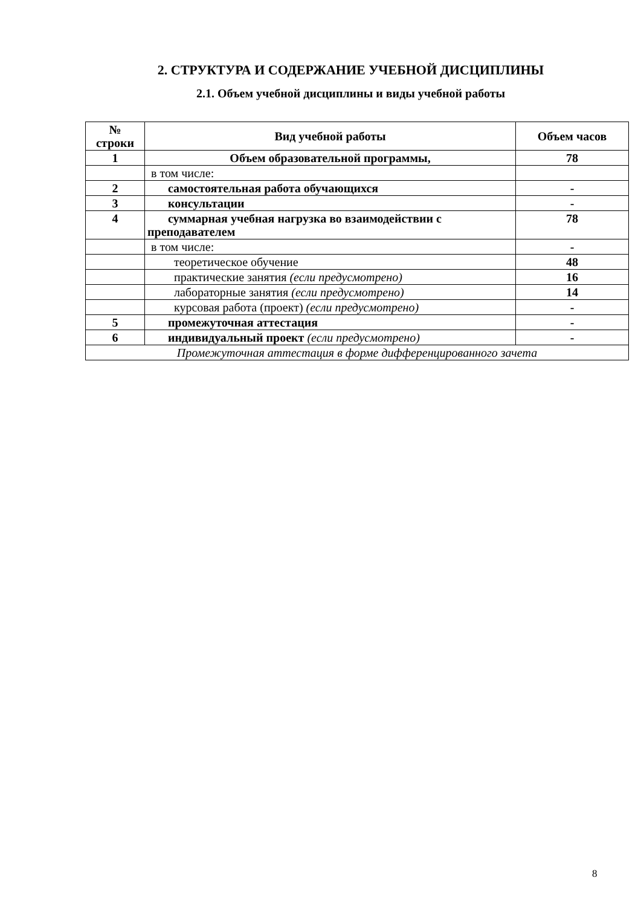2. СТРУКТУРА И СОДЕРЖАНИЕ УЧЕБНОЙ ДИСЦИПЛИНЫ
2.1. Объем учебной дисциплины и виды учебной работы
| № строки | Вид учебной работы | Объем часов |
| --- | --- | --- |
| 1 | Объем образовательной программы, | 78 |
| | в том числе: | |
| 2 | самостоятельная работа обучающихся | - |
| 3 | консультации | - |
| 4 | суммарная учебная нагрузка во взаимодействии с преподавателем | 78 |
| | в том числе: | - |
| | теоретическое обучение | 48 |
| | практические занятия (если предусмотрено) | 16 |
| | лабораторные занятия (если предусмотрено) | 14 |
| | курсовая работа (проект) (если предусмотрено) | - |
| 5 | промежуточная аттестация | - |
| 6 | индивидуальный проект (если предусмотрено) | - |
| Промежуточная аттестация в форме дифференцированного зачета | | |
8